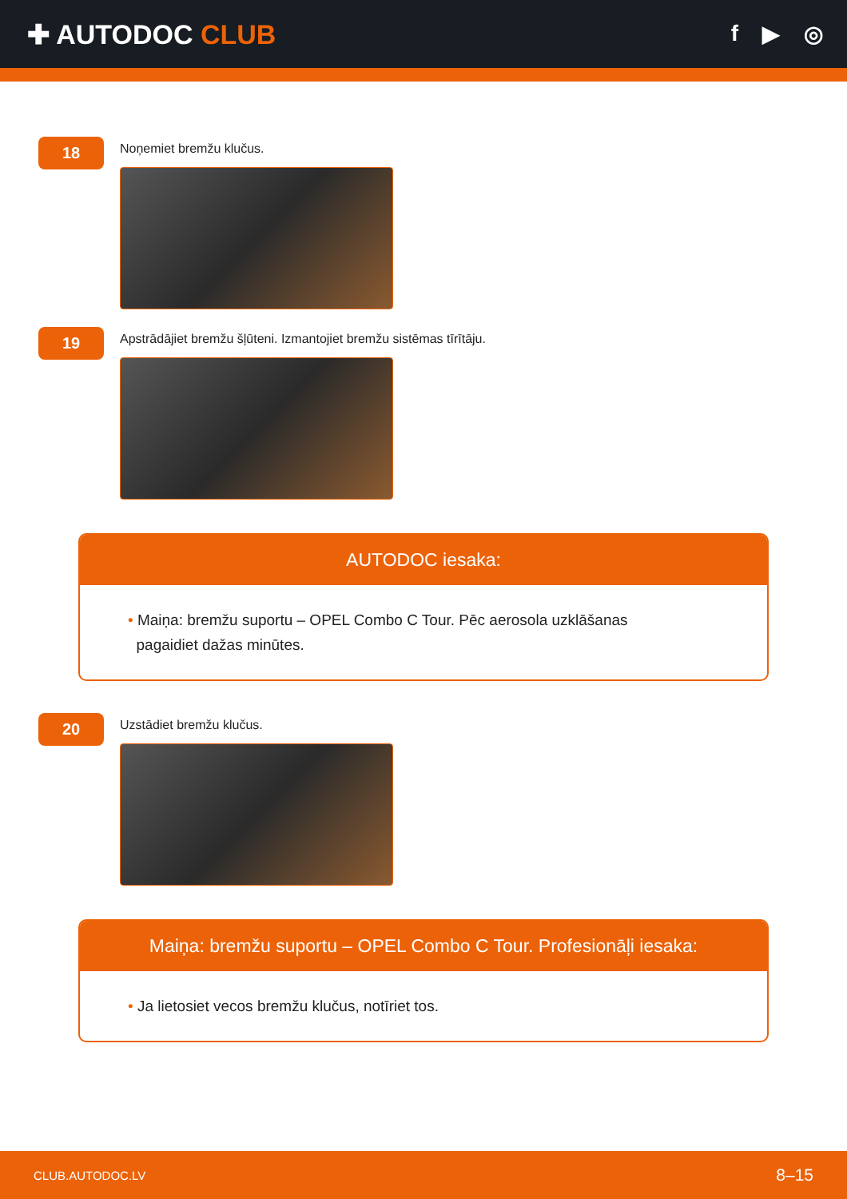✚ AUTODOC CLUB
f ▶ ◎
18
Noņemiet bremžu klučus.
19
Apstrādājiet bremžu šļūteni. Izmantojiet bremžu sistēmas tīrītāju.
AUTODOC iesaka:
• Maiņa: bremžu suportu – OPEL Combo C Tour. Pēc aerosola uzklāšanas
pagaidiet dažas minūtes.
20
Uzstādiet bremžu klučus.
Maiņa: bremžu suportu – OPEL Combo C Tour. Profesionāļi iesaka:
• Ja lietosiet vecos bremžu klučus, notīriet tos.
CLUB.AUTODOC.LV 8–15